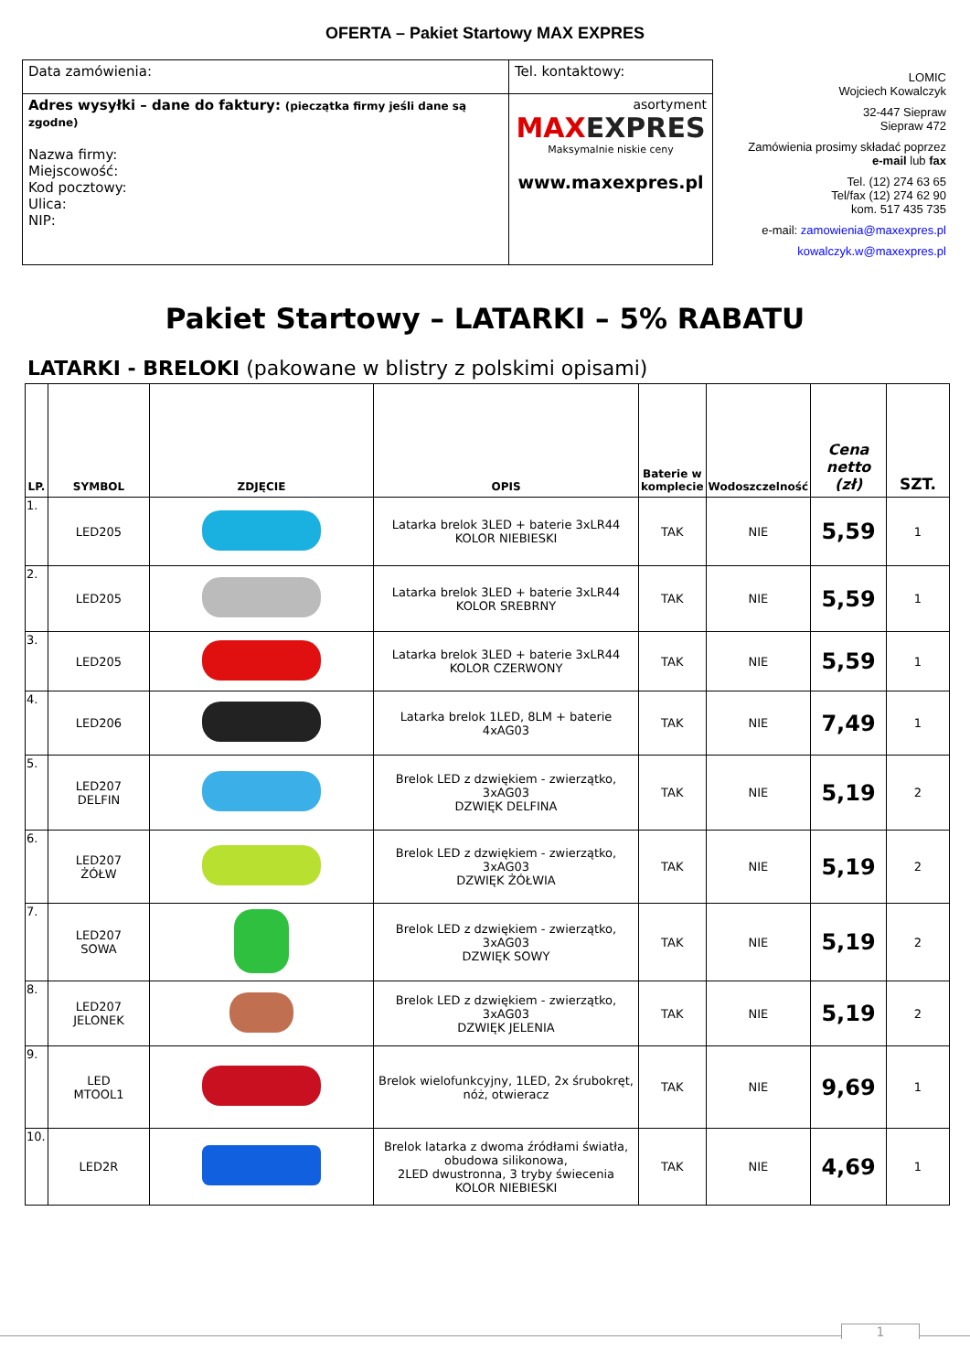OFERTA – Pakiet Startowy MAX EXPRES
| Data zamówienia: | Tel. kontaktowy: | |
| Adres wysyłki – dane do faktury: (pieczątka firmy jeśli dane są zgodne) Nazwa firmy: Miejscowość: Kod pocztowy: Ulica: NIP: | | asortyment MAX EXPRES Maksymalnie niskie ceny www.maxexpres.pl |
LOMIC
Wojciech Kowalczyk
32-447 Siepraw
Siepraw 472
Zamówienia prosimy składać poprzez
e-mail lub fax
Tel. (12) 274 63 65
Tel/fax (12) 274 62 90
kom. 517 435 735
e-mail: zamowienia@maxexpres.pl
kowalczyk.w@maxexpres.pl
Pakiet Startowy – LATARKI – 5% RABATU
LATARKI - BRELOKI (pakowane w blistry z polskimi opisami)
| LP. | SYMBOL | ZDJĘCIE | OPIS | Baterie w komplecie | Wodoszczelność | Cena netto (zł) | SZT. |
| --- | --- | --- | --- | --- | --- | --- | --- |
| 1. | LED205 | | Latarka brelok 3LED + baterie 3xLR44 KOLOR NIEBIESKI | TAK | NIE | 5,59 | 1 |
| 2. | LED205 | | Latarka brelok 3LED + baterie 3xLR44 KOLOR SREBRNY | TAK | NIE | 5,59 | 1 |
| 3. | LED205 | | Latarka brelok 3LED + baterie 3xLR44 KOLOR CZERWONY | TAK | NIE | 5,59 | 1 |
| 4. | LED206 | | Latarka brelok 1LED, 8LM + baterie 4xAG03 | TAK | NIE | 7,49 | 1 |
| 5. | LED207 DELFIN | | Brelok LED z dzwiękiem - zwierzątko, 3xAG03 DZWIĘK DELFINA | TAK | NIE | 5,19 | 2 |
| 6. | LED207 ŻÓŁW | | Brelok LED z dzwiękiem - zwierzątko, 3xAG03 DZWIĘK ŻÓŁWIA | TAK | NIE | 5,19 | 2 |
| 7. | LED207 SOWA | | Brelok LED z dzwiękiem - zwierzątko, 3xAG03 DZWIĘK SOWY | TAK | NIE | 5,19 | 2 |
| 8. | LED207 JELONEK | | Brelok LED z dzwiękiem - zwierzątko, 3xAG03 DZWIĘK JELENIA | TAK | NIE | 5,19 | 2 |
| 9. | LED MTOOL1 | | Brelok wielofunkcyjny, 1LED, 2x śrubokręt, nóż, otwieracz | TAK | NIE | 9,69 | 1 |
| 10. | LED2R | | Brelok latarka z dwoma źródłami światła, obudowa silikonowa, 2LED dwustronna, 3 tryby świecenia KOLOR NIEBIESKI | TAK | NIE | 4,69 | 1 |
1